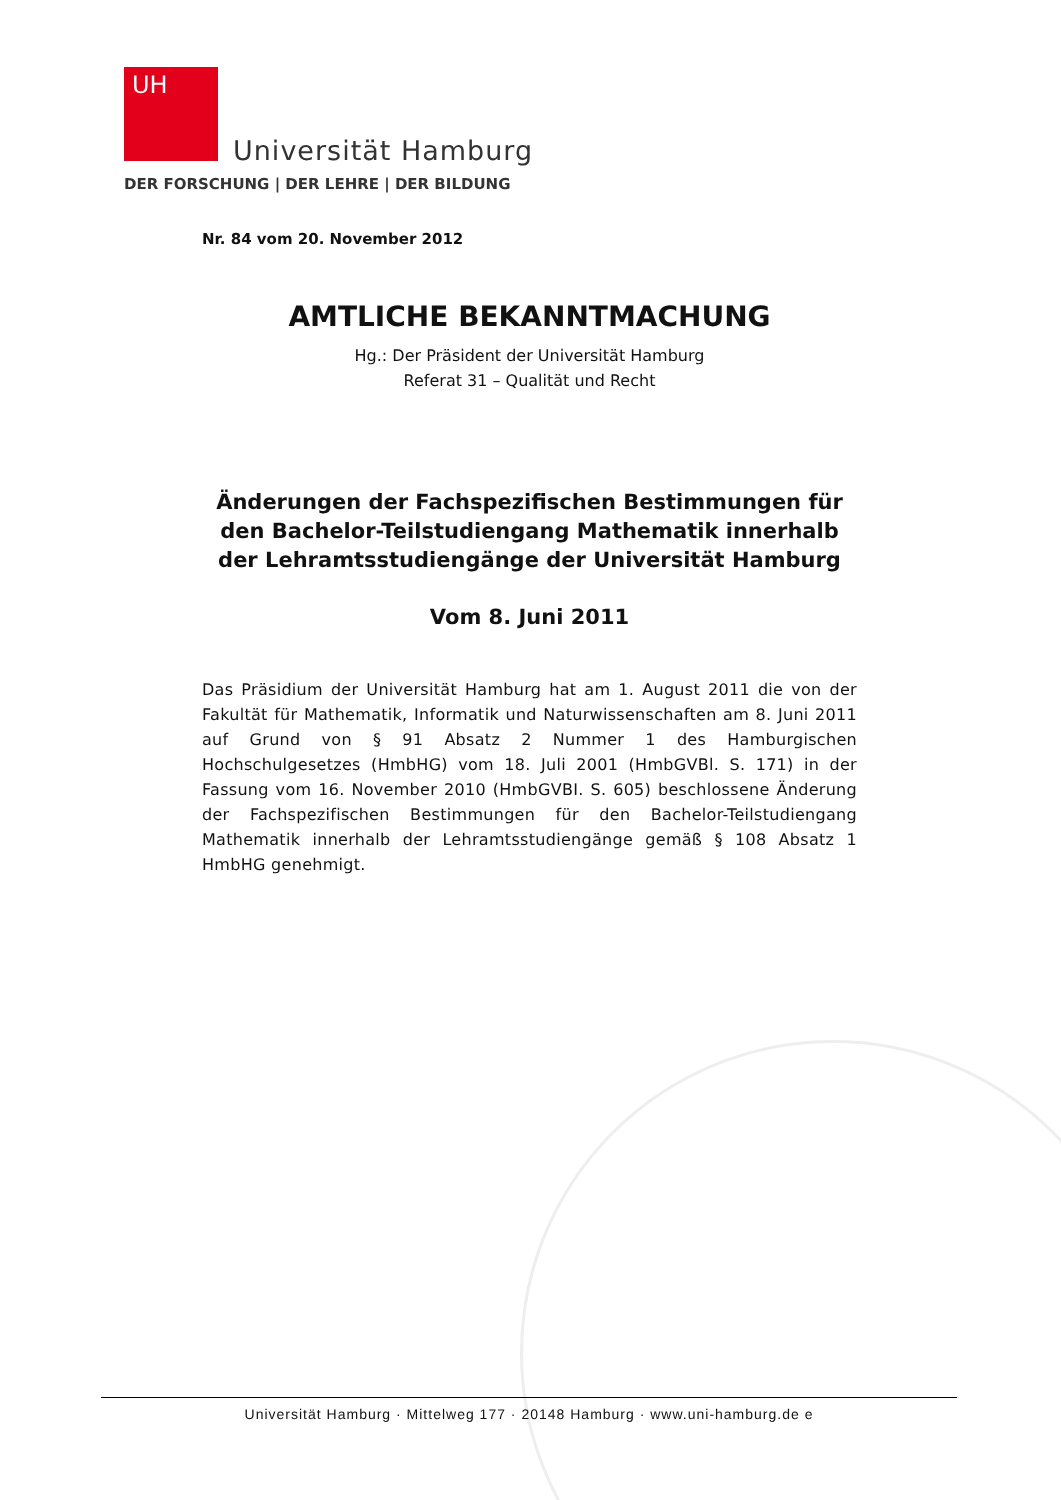UH
Universität Hamburg
DER FORSCHUNG | DER LEHRE | DER BILDUNG
Nr. 84 vom 20. November 2012
AMTLICHE BEKANNTMACHUNG
Hg.: Der Präsident der Universität Hamburg
Referat 31 – Qualität und Recht
Änderungen der Fachspezifischen Bestimmungen für den Bachelor-Teilstudiengang Mathematik innerhalb der Lehramtsstudiengänge der Universität Hamburg
Vom 8. Juni 2011
Das Präsidium der Universität Hamburg hat am 1. August 2011 die von der Fakultät für Mathematik, Informatik und Naturwissenschaften am 8. Juni 2011 auf Grund von § 91 Absatz 2 Nummer 1 des Hamburgischen Hochschulgesetzes (HmbHG) vom 18. Juli 2001 (HmbGVBl. S. 171) in der Fassung vom 16. November 2010 (HmbGVBI. S. 605) beschlossene Änderung der Fachspezifischen Bestimmungen für den Bachelor-Teilstudiengang Mathematik innerhalb der Lehramtsstudiengänge gemäß § 108 Absatz 1 HmbHG genehmigt.
Universität Hamburg · Mittelweg 177 · 20148 Hamburg · www.uni-hamburg.de e